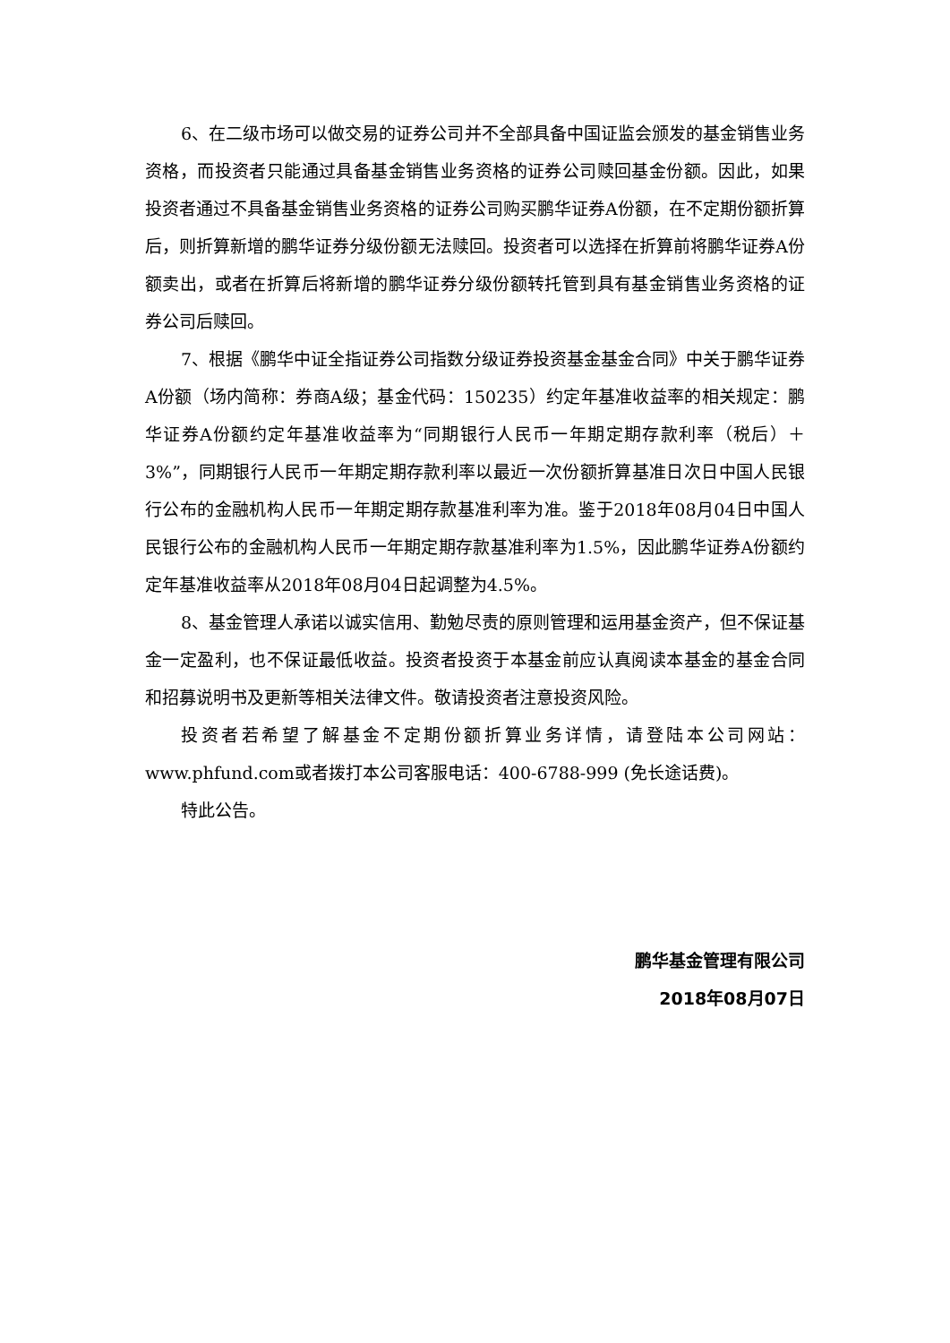6、在二级市场可以做交易的证券公司并不全部具备中国证监会颁发的基金销售业务资格，而投资者只能通过具备基金销售业务资格的证券公司赎回基金份额。因此，如果投资者通过不具备基金销售业务资格的证券公司购买鹏华证券A份额，在不定期份额折算后，则折算新增的鹏华证券分级份额无法赎回。投资者可以选择在折算前将鹏华证券A份额卖出，或者在折算后将新增的鹏华证券分级份额转托管到具有基金销售业务资格的证券公司后赎回。
7、根据《鹏华中证全指证券公司指数分级证券投资基金基金合同》中关于鹏华证券A份额（场内简称：券商A级；基金代码：150235）约定年基准收益率的相关规定：鹏华证券A份额约定年基准收益率为“同期银行人民币一年期定期存款利率（税后）＋3%”，同期银行人民币一年期定期存款利率以最近一次份额折算基准日次日中国人民银行公布的金融机构人民币一年期定期存款基准利率为准。鉴于2018年08月04日中国人民银行公布的金融机构人民币一年期定期存款基准利率为1.5%，因此鹏华证券A份额约定年基准收益率从2018年08月04日起调整为4.5%。
8、基金管理人承诺以诚实信用、勤勉尽责的原则管理和运用基金资产，但不保证基金一定盈利，也不保证最低收益。投资者投资于本基金前应认真阅读本基金的基金合同和招募说明书及更新等相关法律文件。敬请投资者注意投资风险。
投资者若希望了解基金不定期份额折算业务详情，请登陆本公司网站： www.phfund.com或者拨打本公司客服电话：400-6788-999 (免长途话费)。
特此公告。
鹏华基金管理有限公司
2018年08月07日